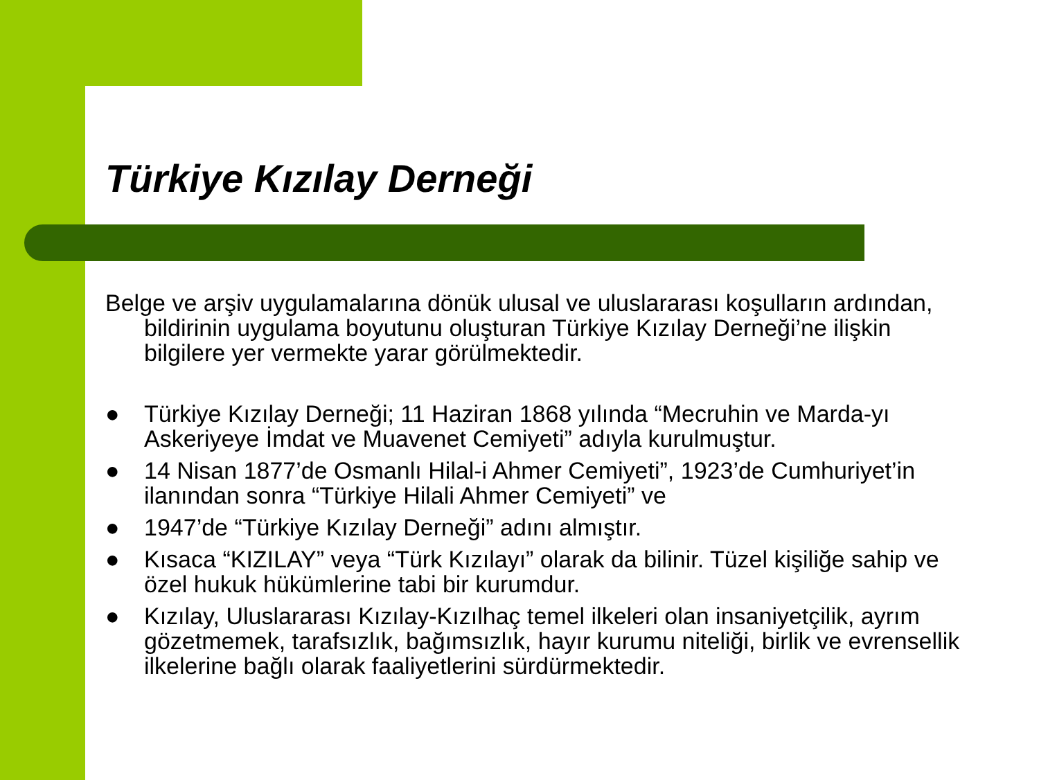Türkiye Kızılay Derneği
Belge ve arşiv uygulamalarına dönük ulusal ve uluslararası koşulların ardından, bildirinin uygulama boyutunu oluşturan Türkiye Kızılay Derneği’ne ilişkin bilgilere yer vermekte yarar görülmektedir.
● Türkiye Kızılay Derneği; 11 Haziran 1868 yılında “Mecruhin ve Marda-yı Askeriyeye İmdat ve Muavenet Cemiyeti” adıyla kurulmuştur.
● 14 Nisan 1877’de Osmanlı Hilal-i Ahmer Cemiyeti”, 1923’de Cumhuriyet’in ilanından sonra “Türkiye Hilali Ahmer Cemiyeti” ve
● 1947’de “Türkiye Kızılay Derneği” adını almıştır.
● Kısaca “KIZILAY” veya “Türk Kızılayı” olarak da bilinir. Tüzel kişiliğe sahip ve özel hukuk hükümlerine tabi bir kurumdur.
● Kızılay, Uluslararası Kızılay-Kızılhaç temel ilkeleri olan insaniyetçilik, ayrım gözetmemek, tarafsızlık, bağımsızlık, hayır kurumu niteliği, birlik ve evrensellik ilkelerine bağlı olarak faaliyetlerini sürdürmektedir.